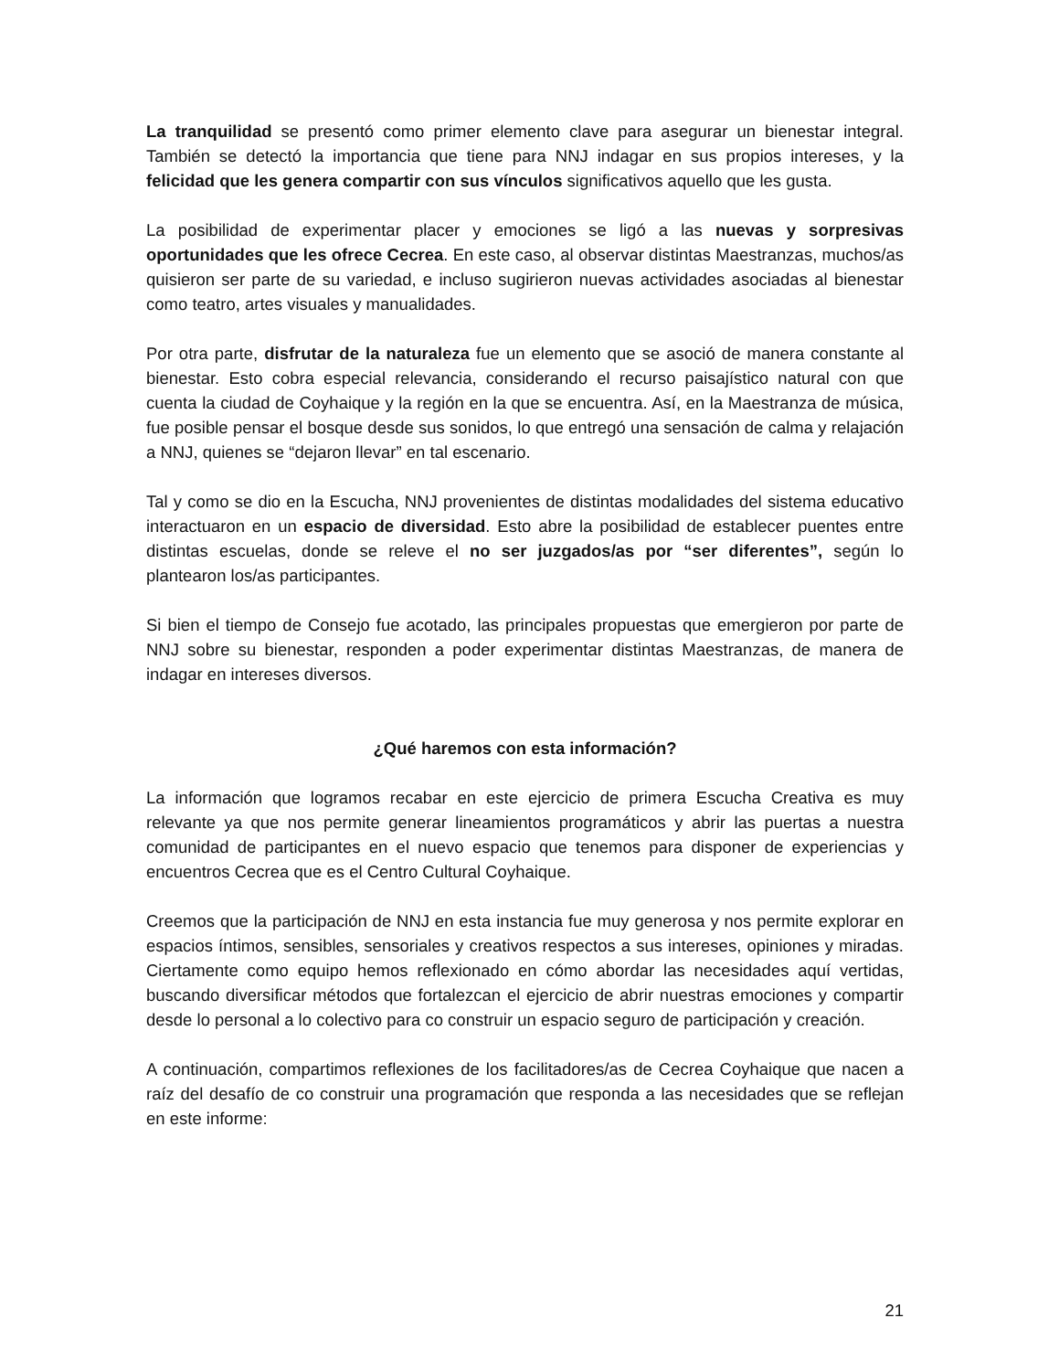La tranquilidad se presentó como primer elemento clave para asegurar un bienestar integral. También se detectó la importancia que tiene para NNJ indagar en sus propios intereses, y la felicidad que les genera compartir con sus vínculos significativos aquello que les gusta.
La posibilidad de experimentar placer y emociones se ligó a las nuevas y sorpresivas oportunidades que les ofrece Cecrea. En este caso, al observar distintas Maestranzas, muchos/as quisieron ser parte de su variedad, e incluso sugirieron nuevas actividades asociadas al bienestar como teatro, artes visuales y manualidades.
Por otra parte, disfrutar de la naturaleza fue un elemento que se asoció de manera constante al bienestar. Esto cobra especial relevancia, considerando el recurso paisajístico natural con que cuenta la ciudad de Coyhaique y la región en la que se encuentra. Así, en la Maestranza de música, fue posible pensar el bosque desde sus sonidos, lo que entregó una sensación de calma y relajación a NNJ, quienes se “dejaron llevar” en tal escenario.
Tal y como se dio en la Escucha, NNJ provenientes de distintas modalidades del sistema educativo interactuaron en un espacio de diversidad. Esto abre la posibilidad de establecer puentes entre distintas escuelas, donde se releve el no ser juzgados/as por “ser diferentes”, según lo plantearon los/as participantes.
Si bien el tiempo de Consejo fue acotado, las principales propuestas que emergieron por parte de NNJ sobre su bienestar, responden a poder experimentar distintas Maestranzas, de manera de indagar en intereses diversos.
¿Qué haremos con esta información?
La información que logramos recabar en este ejercicio de primera Escucha Creativa es muy relevante ya que nos permite generar lineamientos programáticos y abrir las puertas a nuestra comunidad de participantes en el nuevo espacio que tenemos para disponer de experiencias y encuentros Cecrea que es el Centro Cultural Coyhaique.
Creemos que la participación de NNJ en esta instancia fue muy generosa y nos permite explorar en espacios íntimos, sensibles, sensoriales y creativos respectos a sus intereses, opiniones y miradas. Ciertamente como equipo hemos reflexionado en cómo abordar las necesidades aquí vertidas, buscando diversificar métodos que fortalezcan el ejercicio de abrir nuestras emociones y compartir desde lo personal a lo colectivo para co construir un espacio seguro de participación y creación.
A continuación, compartimos reflexiones de los facilitadores/as de Cecrea Coyhaique que nacen a raíz del desafío de co construir una programación que responda a las necesidades que se reflejan en este informe:
21